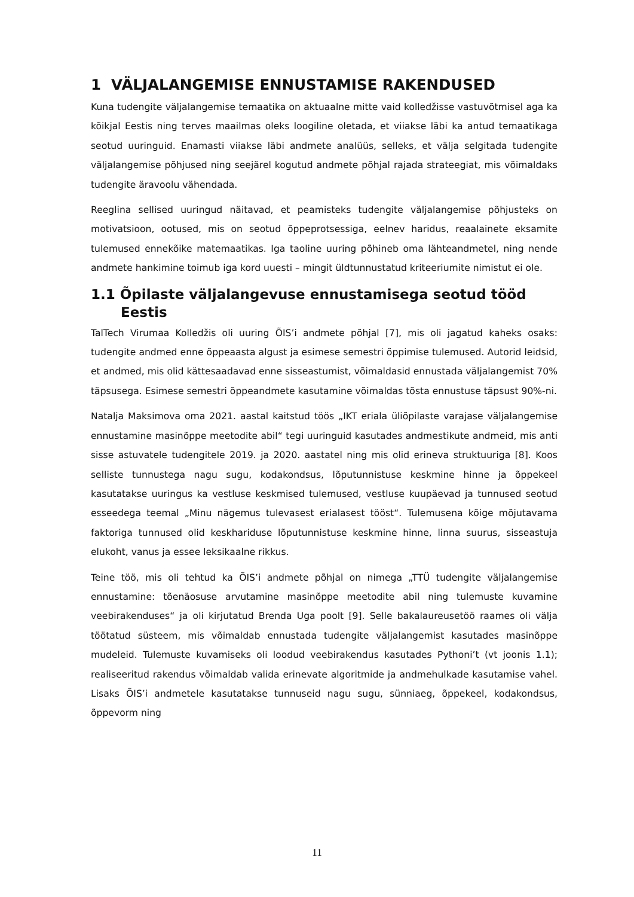1 VÄLJALANGEMISE ENNUSTAMISE RAKENDUSED
Kuna tudengite väljalangemise temaatika on aktuaalne mitte vaid kolledžisse vastuvõtmisel aga ka kõikjal Eestis ning terves maailmas oleks loogiline oletada, et viiakse läbi ka antud temaatikaga seotud uuringuid. Enamasti viiakse läbi andmete analüüs, selleks, et välja selgitada tudengite väljalangemise põhjused ning seejärel kogutud andmete põhjal rajada strateegiat, mis võimaldaks tudengite äravoolu vähendada.
Reeglina sellised uuringud näitavad, et peamisteks tudengite väljalangemise põhjusteks on motivatsioon, ootused, mis on seotud õppeprotsessiga, eelnev haridus, reaalainete eksamite tulemused ennekõike matemaatikas. Iga taoline uuring põhineb oma lähteandmetel, ning nende andmete hankimine toimub iga kord uuesti – mingit üldtunnustatud kriteeriumite nimistut ei ole.
1.1 Õpilaste väljalangevuse ennustamisega seotud tööd Eestis
TalTech Virumaa Kolledžis oli uuring ÕIS’i andmete põhjal [7], mis oli jagatud kaheks osaks: tudengite andmed enne õppeaasta algust ja esimese semestri õppimise tulemused. Autorid leidsid, et andmed, mis olid kättesaadavad enne sisseastumist, võimaldasid ennustada väljalangemist 70% täpsusega. Esimese semestri õppeandmete kasutamine võimaldas tõsta ennustuse täpsust 90%-ni.
Natalja Maksimova oma 2021. aastal kaitstud töös „IKT eriala üliõpilaste varajase väljalangemise ennustamine masinõppe meetodite abil“ tegi uuringuid kasutades andmestikute andmeid, mis anti sisse astuvatele tudengitele 2019. ja 2020. aastatel ning mis olid erineva struktuuriga [8]. Koos selliste tunnustega nagu sugu, kodakondsus, lõputunnistuse keskmine hinne ja õppekeel kasutatakse uuringus ka vestluse keskmised tulemused, vestluse kuupäevad ja tunnused seotud esseedega teemal „Minu nägemus tulevasest erialasest tööst“. Tulemusena kõige mõjutavama faktoriga tunnused olid keskhariduse lõputunnistuse keskmine hinne, linna suurus, sisseastuja elukoht, vanus ja essee leksikaalne rikkus.
Teine töö, mis oli tehtud ka ÕIS’i andmete põhjal on nimega „TTÜ tudengite väljalangemise ennustamine: tõenäosuse arvutamine masinõppe meetodite abil ning tulemuste kuvamine veebirakenduses“ ja oli kirjutatud Brenda Uga poolt [9]. Selle bakalaureusetöö raames oli välja töötatud süsteem, mis võimaldab ennustada tudengite väljalangemist kasutades masinõppe mudeleid. Tulemuste kuvamiseks oli loodud veebirakendus kasutades Pythoni’t (vt joonis 1.1); realiseeritud rakendus võimaldab valida erinevate algoritmide ja andmehulkade kasutamise vahel. Lisaks ÕIS’i andmetele kasutatakse tunnuseid nagu sugu, sünniaeg, õppekeel, kodakondsus, õppevorm ning
11